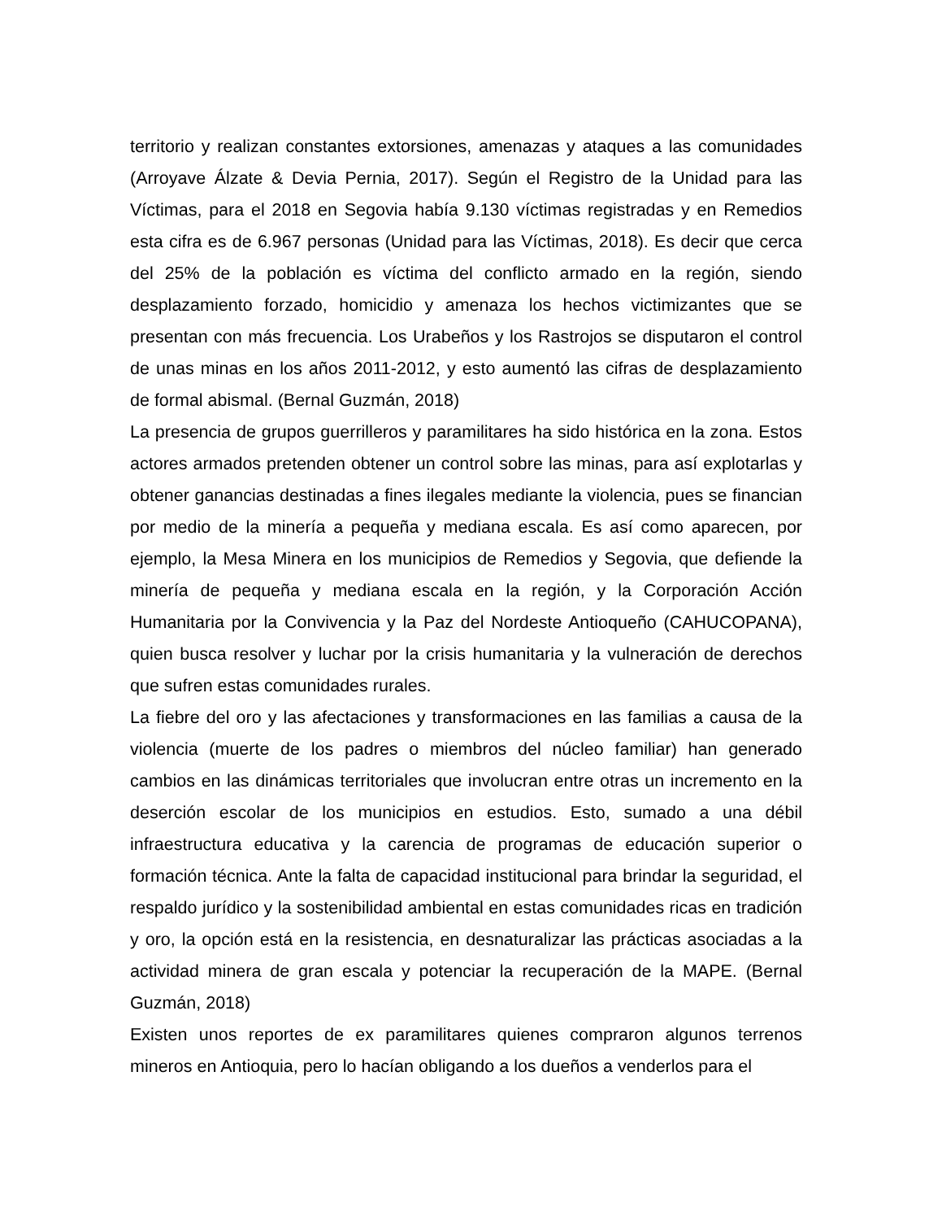territorio y realizan constantes extorsiones, amenazas y ataques a las comunidades (Arroyave Álzate & Devia Pernia, 2017). Según el Registro de la Unidad para las Víctimas, para el 2018 en Segovia había 9.130 víctimas registradas y en Remedios esta cifra es de 6.967 personas (Unidad para las Víctimas, 2018). Es decir que cerca del 25% de la población es víctima del conflicto armado en la región, siendo desplazamiento forzado, homicidio y amenaza los hechos victimizantes que se presentan con más frecuencia. Los Urabeños y los Rastrojos se disputaron el control de unas minas en los años 2011-2012, y esto aumentó las cifras de desplazamiento de formal abismal. (Bernal Guzmán, 2018)
La presencia de grupos guerrilleros y paramilitares ha sido histórica en la zona. Estos actores armados pretenden obtener un control sobre las minas, para así explotarlas y obtener ganancias destinadas a fines ilegales mediante la violencia, pues se financian por medio de la minería a pequeña y mediana escala. Es así como aparecen, por ejemplo, la Mesa Minera en los municipios de Remedios y Segovia, que defiende la minería de pequeña y mediana escala en la región, y la Corporación Acción Humanitaria por la Convivencia y la Paz del Nordeste Antioqueño (CAHUCOPANA), quien busca resolver y luchar por la crisis humanitaria y la vulneración de derechos que sufren estas comunidades rurales.
La fiebre del oro y las afectaciones y transformaciones en las familias a causa de la violencia (muerte de los padres o miembros del núcleo familiar) han generado cambios en las dinámicas territoriales que involucran entre otras un incremento en la deserción escolar de los municipios en estudios. Esto, sumado a una débil infraestructura educativa y la carencia de programas de educación superior o formación técnica. Ante la falta de capacidad institucional para brindar la seguridad, el respaldo jurídico y la sostenibilidad ambiental en estas comunidades ricas en tradición y oro, la opción está en la resistencia, en desnaturalizar las prácticas asociadas a la actividad minera de gran escala y potenciar la recuperación de la MAPE. (Bernal Guzmán, 2018)
Existen unos reportes de ex paramilitares quienes compraron algunos terrenos mineros en Antioquia, pero lo hacían obligando a los dueños a venderlos para el